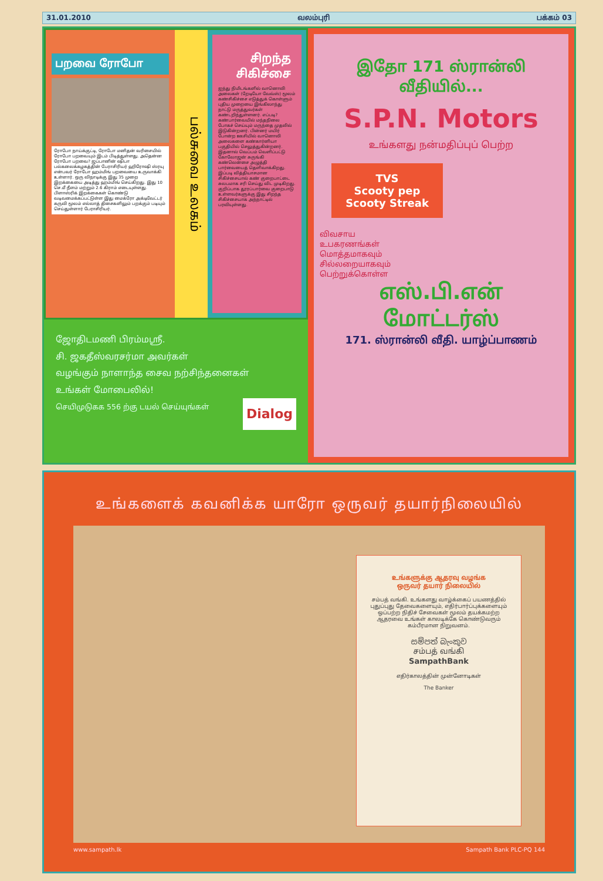31.01.2010 வலம்புரி பக்கம் 03
பறவை ரோபோ
ரோபோ நாய்க்குட்டி, ரோபோ மனிதன் வரிசையில் ரோபோ பறவையும் இடம் பிடித்துள்ளது. அதென்ன ரோபோ பறவை? ஜப்பானின் ஷிபா பல்கலைக்கழகத்தின் பேராசிரியர் ஹிரோஷி ஸ்ரயு என்பவர் ரோபோ ஹம்மிங் பறவையை உருவாக்கி உள்ளார். ஒரு விநாடிக்கு இது 35 முறை இறக்கையை அடித்து ஹம்மிங் செய்கிறது. இது 10 செ.மீ நீளம் மற்றும் 2.6 கிராம் எடையுள்ளது. பிளாஸ்ரிக் இறக்கைகள் கொண்டு வடிவமைக்கப்பட்டுள்ள இது மைக்ரோ அக்டிவேட்டர் கருவி மூலம் எல்லாத் திசைகளிலும் பறக்கும் படியும் செய்துள்ளார் பேராசிரியர்.
பல்சுவை உலகம்
சிறந்த
சிகிச்சை
ஐந்து நிமிடங்களில் வானொலி அலைகள் (றேடியோ வேவ்ஸ்) மூலம் கண்சிகிச்சை எடுத்துக் கொள்ளும் புதிய முறையை இங்கிலாந்து நாட்டு மருத்துவர்கள் கண்டறிந்துள்ளனர். எப்படி? கண்பார்வையில் மந்தநிலை போகச் செய்யும் மருந்தை முதலில் இடுகின்றனர். பின்னர் மயிர் போன்ற ஊசியில் வானொலி அலைகளை கண்கார்னியா பகுதியில் செலுத்துகின்றனர். இதனால் வெப்பம் வெளிப்பட்டு கோலோஜன் சுருங்கி கண்லென்சை அழுத்தி பார்வையைத் தெளிவாக்கிறது. இப்படி வித்தியாசமான சிகிச்சையால் கண் குறைபாட்டை சுலபமாக சரி செய்து விட முடிகிறது. குறிப்பாக தூரப்பார்வை குறைபாடு உள்ளவர்களுக்கு இது சிறந்த சிகிச்சையாக அந்நாட்டில் பரவியுள்ளது.
ஜோதிடமணி பிரம்மஸ்ரீ.
சி. ஜகதீஸ்வரசர்மா அவர்கள்
வழங்கும் நாளாந்த சைவ நற்சிந்தனைகள்
உங்கள் மோபைலில்!
செயிமுடுகக 556 ற்கு டயல் செய்யுங்கள் Dialog
இதோ 171 ஸ்ரான்லி வீதியில்...
S.P.N. Motors
உங்களது நன்மதிப்புப் பெற்ற
TVS
Scooty pep
Scooty Streak
விவசாய
உபகரணங்கள்
மொத்தமாகவும்
சில்லறையாகவும்
பெற்றுக்கொள்ள
எஸ்.பி.என்
மோட்டர்ஸ்
171. ஸ்ரான்லி வீதி. யாழ்ப்பாணம்
உங்களைக் கவனிக்க யாரோ ஒருவர் தயார்நிலையில்
உங்களுக்கு ஆதரவு வழங்க
ஒருவர் தயார் நிலையில்
சம்பத் வங்கி. உங்களது வாழ்க்கைப் பயணத்தில் புதுப்புது தேவைகளையும், எதிர்பார்ப்புக்களையும் ஒப்பற்ற நிதிச் சேவைகள் மூலம் தயக்கமற்ற ஆதரவை உங்கள் காலடிக்கே கொண்டுவரும் கம்பீரமான நிறுவனம்.
සම්පත් බැංකුව
சம்பத் வங்கி
SampathBank
எதிர்காலத்தின் முன்னோடிகள்
The Banker
www.sampath.lk Sampath Bank PLC-PQ 144